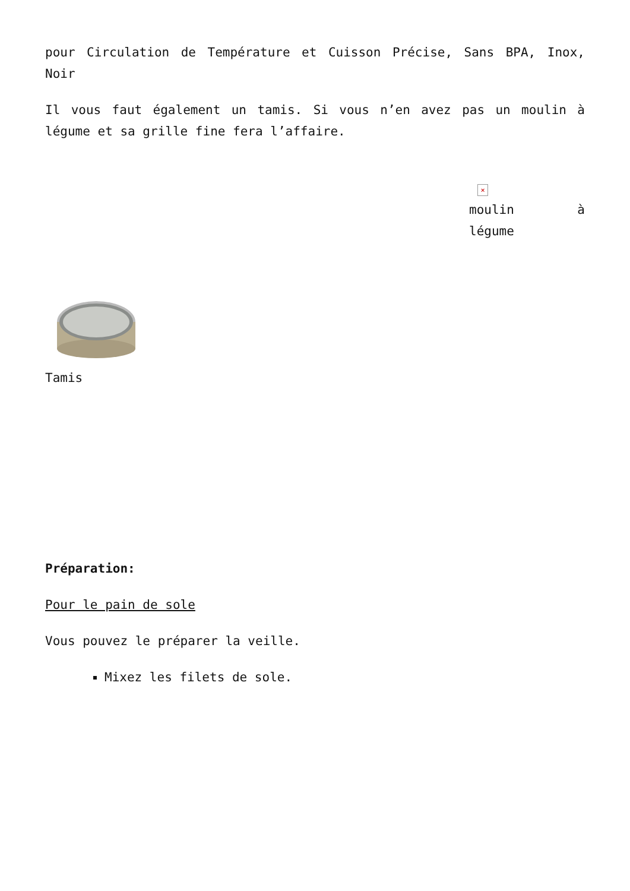pour Circulation de Température et Cuisson Précise, Sans BPA, Inox, Noir
Il vous faut également un tamis. Si vous n’en avez pas un moulin à légume et sa grille fine fera l’affaire.
×
moulin à légume
Tamis
Préparation:
Pour le pain de sole
Vous pouvez le préparer la veille.
Mixez les filets de sole.